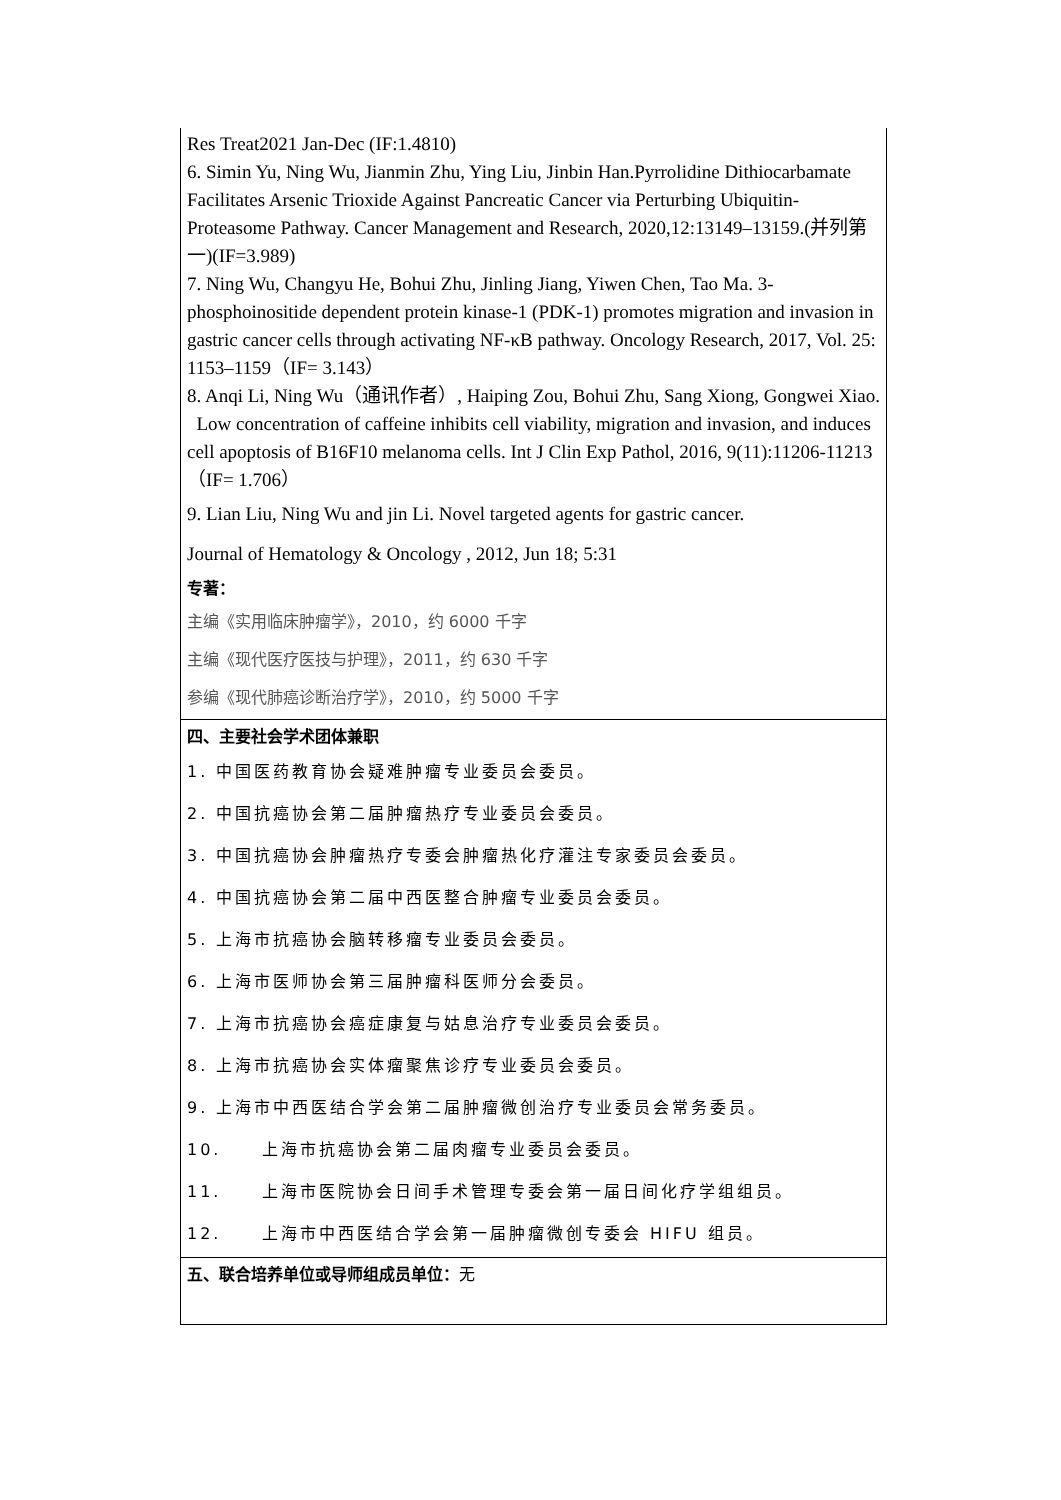| Res Treat2021 Jan-Dec (IF:1.4810) 6. Simin Yu, Ning Wu, Jianmin Zhu, Ying Liu, Jinbin Han.Pyrrolidine Dithiocarbamate Facilitates Arsenic Trioxide Against Pancreatic Cancer via Perturbing Ubiquitin-Proteasome Pathway. Cancer Management and Research, 2020,12:13149–13159.(并列第一)(IF=3.989) 7. Ning Wu, Changyu He, Bohui Zhu, Jinling Jiang, Yiwen Chen, Tao Ma. 3-phosphoinositide dependent protein kinase-1 (PDK-1) promotes migration and invasion in gastric cancer cells through activating NF-κB pathway. Oncology Research, 2017, Vol. 25: 1153–1159（IF= 3.143） 8. Anqi Li, Ning Wu（通讯作者）, Haiping Zou, Bohui Zhu, Sang Xiong, Gongwei Xiao. Low concentration of caffeine inhibits cell viability, migration and invasion, and induces cell apoptosis of B16F10 melanoma cells. Int J Clin Exp Pathol, 2016, 9(11):11206-11213（IF= 1.706） 9. Lian Liu, Ning Wu and jin Li. Novel targeted agents for gastric cancer. Journal of Hematology & Oncology , 2012, Jun 18; 5:31 专著： 主编《实用临床肿瘤学》，2010，约 6000 千字 主编《现代医疗医技与护理》，2011，约 630 千字 参编《现代肺癌诊断治疗学》，2010，约 5000 千字 |
| 四、主要社会学术团体兼职 1. 中国医药教育协会疑难肿瘤专业委员会委员。 2. 中国抗癌协会第二届肿瘤热疗专业委员会委员。 3. 中国抗癌协会肿瘤热疗专委会肿瘤热化疗灌注专家委员会委员。 4. 中国抗癌协会第二届中西医整合肿瘤专业委员会委员。 5. 上海市抗癌协会脑转移瘤专业委员会委员。 6. 上海市医师协会第三届肿瘤科医师分会委员。 7. 上海市抗癌协会癌症康复与姑息治疗专业委员会委员。 8. 上海市抗癌协会实体瘤聚焦诊疗专业委员会委员。 9. 上海市中西医结合学会第二届肿瘤微创治疗专业委员会常务委员。 10. 上海市抗癌协会第二届肉瘤专业委员会委员。 11. 上海市医院协会日间手术管理专委会第一届日间化疗学组组员。 12. 上海市中西医结合学会第一届肿瘤微创专委会 HIFU 组员。 |
| 五、联合培养单位或导师组成员单位： 无 |